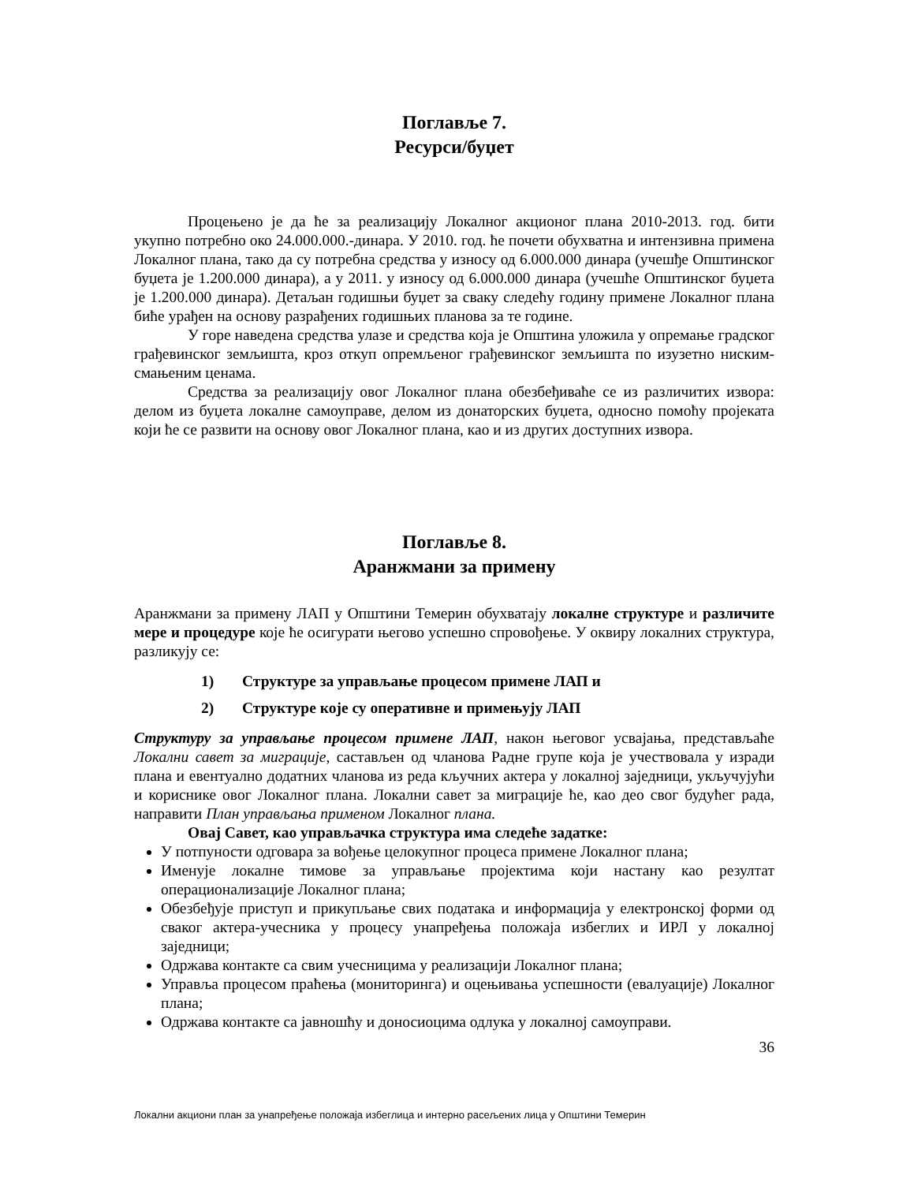Поглавље 7.
Ресурси/буџет
Процењено је да ће за реализацију Локалног акционог плана 2010-2013. год. бити укупно потребно око 24.000.000.-динара. У 2010. год. ће почети обухватна и интензивна примена Локалног плана, тако да су потребна средства у износу од 6.000.000 динара (учешђе Општинског буџета је 1.200.000 динара), а у 2011. у износу од 6.000.000 динара (учешће Општинског буџета је 1.200.000 динара). Детаљан годишњи буџет за сваку следећу годину примене Локалног плана биће урађен на основу разрађених годишњих планова за те године.
У горе наведена средства улазе и средства која је Општина уложила у опремање градског грађевинског земљишта, кроз откуп опремљеног грађевинског земљишта по изузетно ниским-смањеним ценама.
Средства за реализацију овог Локалног плана обезбеђиваће се из различитих извора: делом из буџета локалне самоуправе, делом из донаторских буџета, односно помоћу пројеката који ће се развити на основу овог Локалног плана, као и из других доступних извора.
Поглавље 8.
Аранжмани за примену
Аранжмани за примену ЛАП у Општини Темерин обухватају локалне структуре и различите мере и процедуре које ће осигурати његово успешно спровођење. У оквиру локалних структура, разликују се:
1) Структуре за управљање процесом примене ЛАП и
2) Структуре које су оперативне и примењују ЛАП
Структуру за управљање процесом примене ЛАП, након његовог усвајања, представљаће Локални савет за миграције, састављен од чланова Радне групе која је учествовала у изради плана и евентуално додатних чланова из реда кључних актера у локалној заједници, укључујући и кориснике овог Локалног плана. Локални савет за миграције ће, као део свог будућег рада, направити План управљања применом Локалног плана.
Овај Савет, као управљачка структура има следеће задатке:
У потпуности одговара за вођење целокупног процеса примене Локалног плана;
Именује локалне тимове за управљање пројектима који настану као резултат операционализације Локалног плана;
Обезбеђује приступ и прикупљање свих података и информација у електронској форми од сваког актера-учесника у процесу унапређења положаја избеглих и ИРЛ у локалној заједници;
Одржава контакте са свим учесницима у реализацији Локалног плана;
Управља процесом праћења (мониторинга) и оцењивања успешности (евалуације) Локалног плана;
Одржава контакте са јавношћу и доносиоцима одлука у локалној самоуправи.
36
Локални акциони план за унапређење положаја избеглица и интерно расељених лица у Општини Темерин